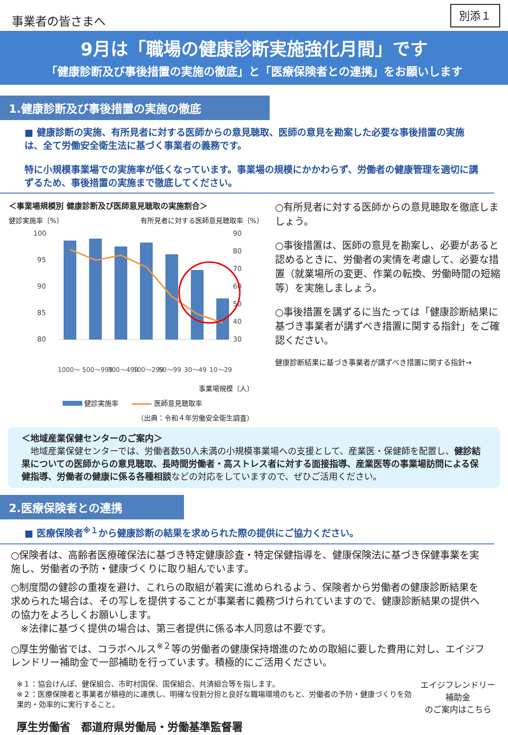事業者の皆さまへ
別添１
9月は「職場の健康診断実施強化月間」です
「健康診断及び事後措置の実施の徹底」と「医療保険者との連携」をお願いします
1.健康診断及び事後措置の実施の徹底
■ 健康診断の実施、有所見者に対する医師からの意見聴取、医師の意見を勘案した必要な事後措置の実施は、全て労働安全衛生法に基づく事業者の義務です。
特に小規模事業場での実施率が低くなっています。事業場の規模にかかわらず、労働者の健康管理を適切に講ずるため、事後措置の実施まで徹底してください。
＜事業場規模別 健康診断及び医師意見聴取の実施割合＞
健診実施率〔%〕 有所見者に対する医師意見聴取率〔%〕
100
95
90
85
80
90
80
70
60
50
40
30
1000～
500～999
300～499
100～299
50～99
30～49
10～29
事業場規模〔人〕
健診実施率　　 医師意見聴取率
（出典：令和４年労働安全衛生調査）
○有所見者に対する医師からの意見聴取を徹底しましょう。
○事後措置は、医師の意見を勘案し、必要があると認めるときに、労働者の実情を考慮して、必要な措置（就業場所の変更、作業の転換、労働時間の短縮等）を実施しましょう。
○事後措置を講ずるに当たっては「健康診断結果に基づき事業者が講ずべき措置に関する指針」をご確認ください。
健康診断結果に基づき事業者が講ずべき措置に関する指針→
＜地域産業保健センターのご案内＞
　地域産業保健センターでは、労働者数50人未満の小規模事業場への支援として、産業医・保健師を配置し、健診結果についての医師からの意見聴取、長時間労働者・高ストレス者に対する面接指導、産業医等の事業場訪問による保健指導、労働者の健康に係る各種相談などの対応をしていますので、ぜひご活用ください。
2.医療保険者との連携
■ 医療保険者<sup>※１</sup>から健康診断の結果を求められた際の提供にご協力ください。
○保険者は、高齢者医療確保法に基づき特定健康診査・特定保健指導を、健康保険法に基づき保健事業を実施し、労働者の予防・健康づくりに取り組んでいます。
○制度間の健診の重複を避け、これらの取組が着実に進められるよう、保険者から労働者の健康診断結果を求められた場合は、その写しを提供することが事業者に義務づけられていますので、健康診断結果の提供への協力をよろしくお願いします。
　※法律に基づく提供の場合は、第三者提供に係る本人同意は不要です。
○厚生労働省では、コラボヘルス<sup>※２</sup>等の労働者の健康保持増進のための取組に要した費用に対し、エイジフレンドリー補助金で一部補助を行っています。積極的にご活用ください。
※１：協会けんぽ、健保組合、市町村国保、国保組合、共済組合等を指します。
※２：医療保険者と事業者が積極的に連携し、明確な役割分担と良好な職場環境のもと、労働者の予防・健康づくりを効果的・効率的に実行すること。
厚生労働省　都道府県労働局・労働基準監督署
エイジフレンドリー補助金
のご案内はこちら